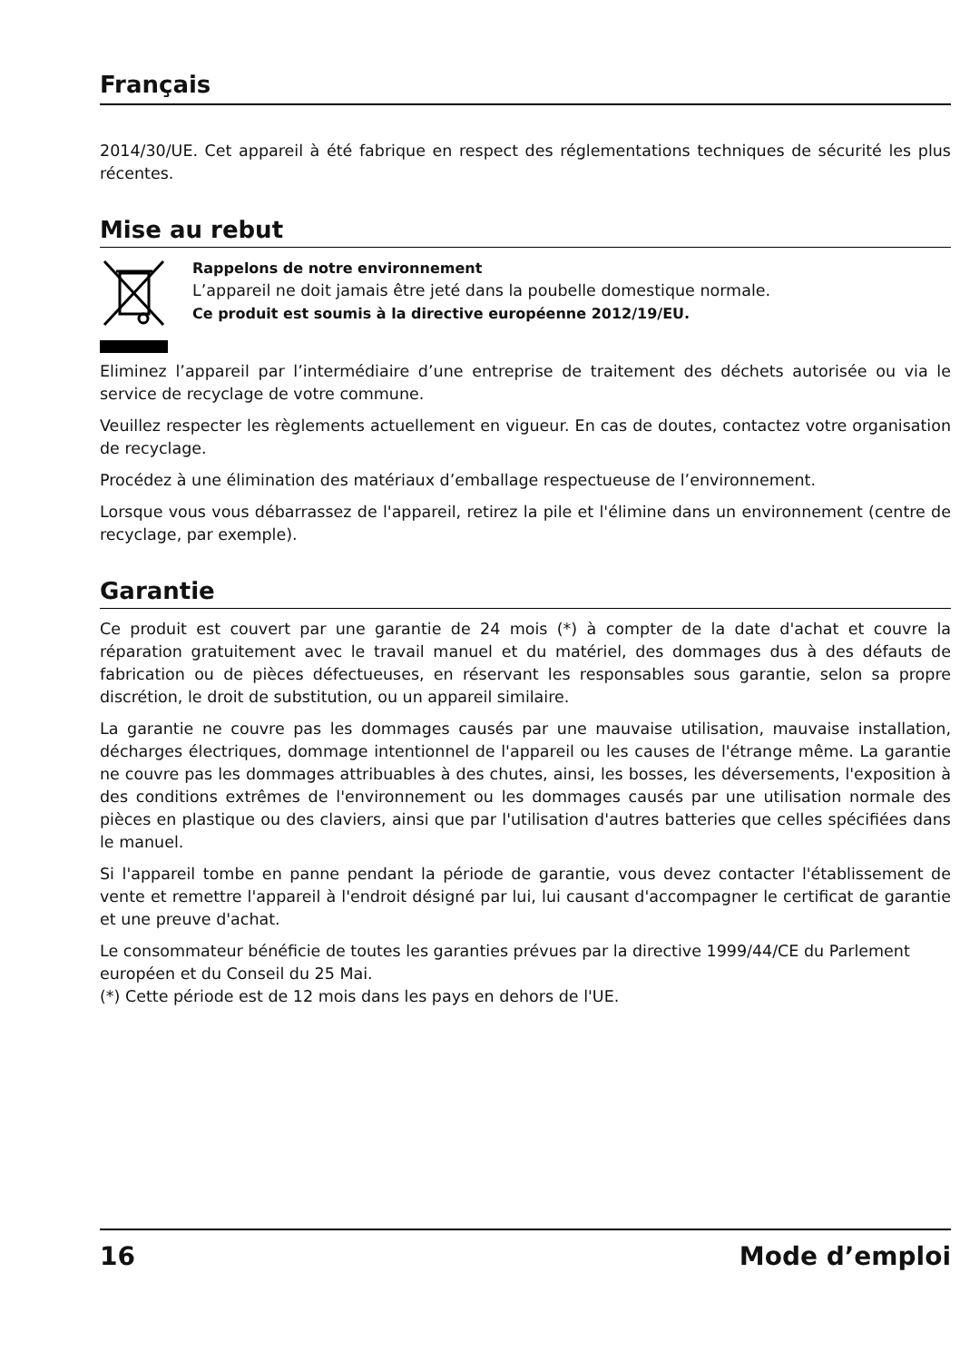Français
2014/30/UE. Cet appareil à été fabrique en respect des réglementations techniques de sécurité les plus récentes.
Mise au rebut
Rappelons de notre environnement
L’appareil ne doit jamais être jeté dans la poubelle domestique normale.
Ce produit est soumis à la directive européenne 2012/19/EU.
Eliminez l’appareil par l’intermédiaire d’une entreprise de traitement des déchets autorisée ou via le service de recyclage de votre commune.
Veuillez respecter les règlements actuellement en vigueur. En cas de doutes, contactez votre organisation de recyclage.
Procédez à une élimination des matériaux d’emballage respectueuse de l’environnement.
Lorsque vous vous débarrassez de l'appareil, retirez la pile et l'élimine dans un environnement (centre de recyclage, par exemple).
Garantie
Ce produit est couvert par une garantie de 24 mois (*) à compter de la date d'achat et couvre la réparation gratuitement avec le travail manuel et du matériel, des dommages dus à des défauts de fabrication ou de pièces défectueuses, en réservant les responsables sous garantie, selon sa propre discrétion, le droit de substitution, ou un appareil similaire.
La garantie ne couvre pas les dommages causés par une mauvaise utilisation, mauvaise installation, décharges électriques, dommage intentionnel de l'appareil ou les causes de l'étrange même. La garantie ne couvre pas les dommages attribuables à des chutes, ainsi, les bosses, les déversements, l'exposition à des conditions extrêmes de l'environnement ou les dommages causés par une utilisation normale des pièces en plastique ou des claviers, ainsi que par l'utilisation d'autres batteries que celles spécifiées dans le manuel.
Si l'appareil tombe en panne pendant la période de garantie, vous devez contacter l'établissement de vente et remettre l'appareil à l'endroit désigné par lui, lui causant d'accompagner le certificat de garantie et une preuve d'achat.
Le consommateur bénéficie de toutes les garanties prévues par la directive 1999/44/CE du Parlement européen et du Conseil du 25 Mai.
(*) Cette période est de 12 mois dans les pays en dehors de l'UE.
16 Mode d’emploi